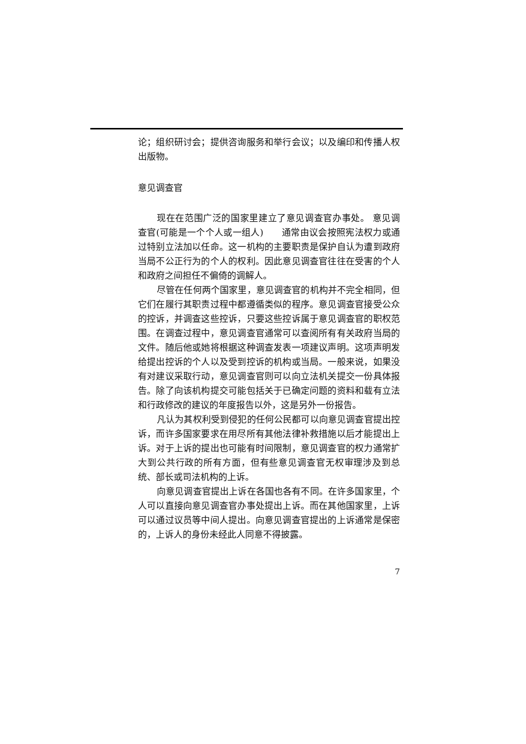论；组织研讨会；提供咨询服务和举行会议；以及编印和传播人权出版物。
意见调查官
现在在范围广泛的国家里建立了意见调查官办事处。 意见调查官(可能是一个个人或一组人)　　通常由议会按照宪法权力或通过特别立法加以任命。这一机构的主要职责是保护自认为遭到政府当局不公正行为的个人的权利。因此意见调查官往往在受害的个人和政府之间担任不偏倚的调解人。
尽管在任何两个国家里，意见调查官的机构并不完全相同，但它们在履行其职责过程中都遵循类似的程序。意见调查官接受公众的控诉，并调查这些控诉，只要这些控诉属于意见调查官的职权范围。在调查过程中，意见调查官通常可以查阅所有有关政府当局的文件。随后他或她将根据这种调查发表一项建议声明。这项声明发给提出控诉的个人以及受到控诉的机构或当局。一般来说，如果没有对建议采取行动，意见调查官则可以向立法机关提交一份具体报告。除了向该机构提交可能包括关于已确定问题的资料和载有立法和行政修改的建议的年度报告以外，这是另外一份报告。
凡认为其权利受到侵犯的任何公民都可以向意见调查官提出控诉，而许多国家要求在用尽所有其他法律补救措施以后才能提出上诉。对于上诉的提出也可能有时间限制，意见调查官的权力通常扩大到公共行政的所有方面，但有些意见调查官无权审理涉及到总统、部长或司法机构的上诉。
向意见调查官提出上诉在各国也各有不同。在许多国家里，个人可以直接向意见调查官办事处提出上诉。而在其他国家里，上诉可以通过议员等中间人提出。向意见调查官提出的上诉通常是保密的，上诉人的身份未经此人同意不得披露。
7